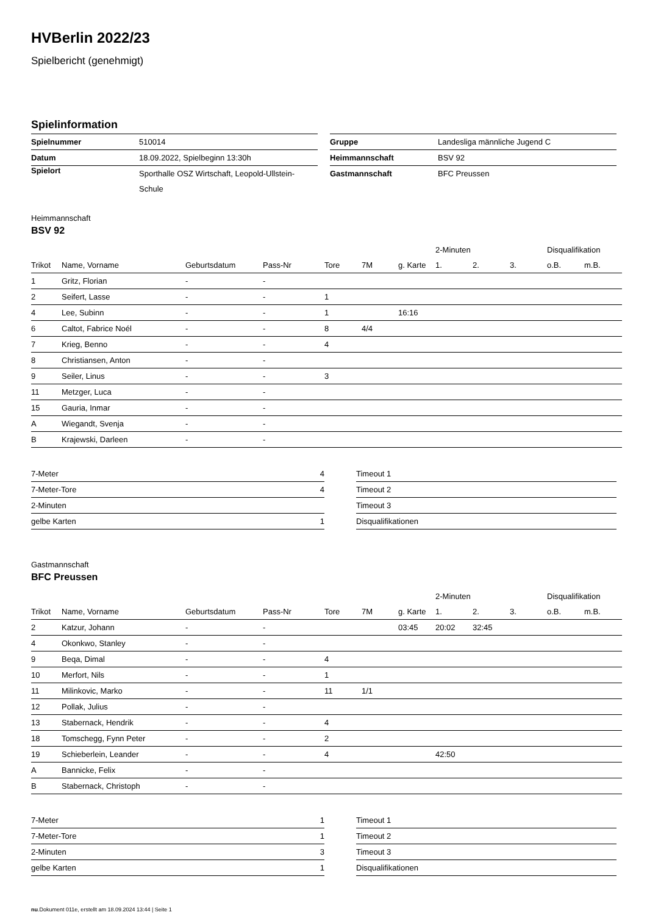HVBerlin 2022/23
Spielbericht (genehmigt)
Spielinformation
| Spielnummer | 510014 |
| Datum | 18.09.2022, Spielbeginn 13:30h |
| Spielort | Sporthalle OSZ Wirtschaft, Leopold-Ullstein-Schule |
| Gruppe | Landesliga männliche Jugend C |
| Heimmannschaft | BSV 92 |
| Gastmannschaft | BFC Preussen |
Heimmannschaft
BSV 92
| | | | | | | | 2-Minuten | | | Disqualifikation | |
| --- | --- | --- | --- | --- | --- | --- | --- | --- | --- | --- | --- |
| Trikot | Name, Vorname | Geburtsdatum | Pass-Nr | Tore | 7M | g. Karte | 1. | 2. | 3. | o.B. | m.B. |
| 1 | Gritz, Florian | - | - | | | | | | | | |
| 2 | Seifert, Lasse | - | - | 1 | | | | | | | |
| 4 | Lee, Subinn | - | - | 1 | | 16:16 | | | | | |
| 6 | Caltot, Fabrice Noél | - | - | 8 | 4/4 | | | | | | |
| 7 | Krieg, Benno | - | - | 4 | | | | | | | |
| 8 | Christiansen, Anton | - | - | | | | | | | | |
| 9 | Seiler, Linus | - | - | 3 | | | | | | | |
| 11 | Metzger, Luca | - | - | | | | | | | | |
| 15 | Gauria, Inmar | - | - | | | | | | | | |
| A | Wiegandt, Svenja | - | - | | | | | | | | |
| B | Krajewski, Darleen | - | - | | | | | | | | |
| 7-Meter | 4 |
| 7-Meter-Tore | 4 |
| 2-Minuten | |
| gelbe Karten | 1 |
| Timeout 1 |
| Timeout 2 |
| Timeout 3 |
| Disqualifikationen |
Gastmannschaft
BFC Preussen
| | | | | | | | 2-Minuten | | | Disqualifikation | |
| --- | --- | --- | --- | --- | --- | --- | --- | --- | --- | --- | --- |
| Trikot | Name, Vorname | Geburtsdatum | Pass-Nr | Tore | 7M | g. Karte | 1. | 2. | 3. | o.B. | m.B. |
| 2 | Katzur, Johann | - | - | | | 03:45 | 20:02 | 32:45 | | | |
| 4 | Okonkwo, Stanley | - | - | | | | | | | | |
| 9 | Beqa, Dimal | - | - | 4 | | | | | | | |
| 10 | Merfort, Nils | - | - | 1 | | | | | | | |
| 11 | Milinkovic, Marko | - | - | 11 | 1/1 | | | | | | |
| 12 | Pollak, Julius | - | - | | | | | | | | |
| 13 | Stabernack, Hendrik | - | - | 4 | | | | | | | |
| 18 | Tomschegg, Fynn Peter | - | - | 2 | | | | | | | |
| 19 | Schieberlein, Leander | - | - | 4 | | | 42:50 | | | | |
| A | Bannicke, Felix | - | - | | | | | | | | |
| B | Stabernack, Christoph | - | - | | | | | | | | |
| 7-Meter | 1 |
| 7-Meter-Tore | 1 |
| 2-Minuten | 3 |
| gelbe Karten | 1 |
| Timeout 1 |
| Timeout 2 |
| Timeout 3 |
| Disqualifikationen |
nu.Dokument 011e, erstellt am 18.09.2024 13:44 | Seite 1